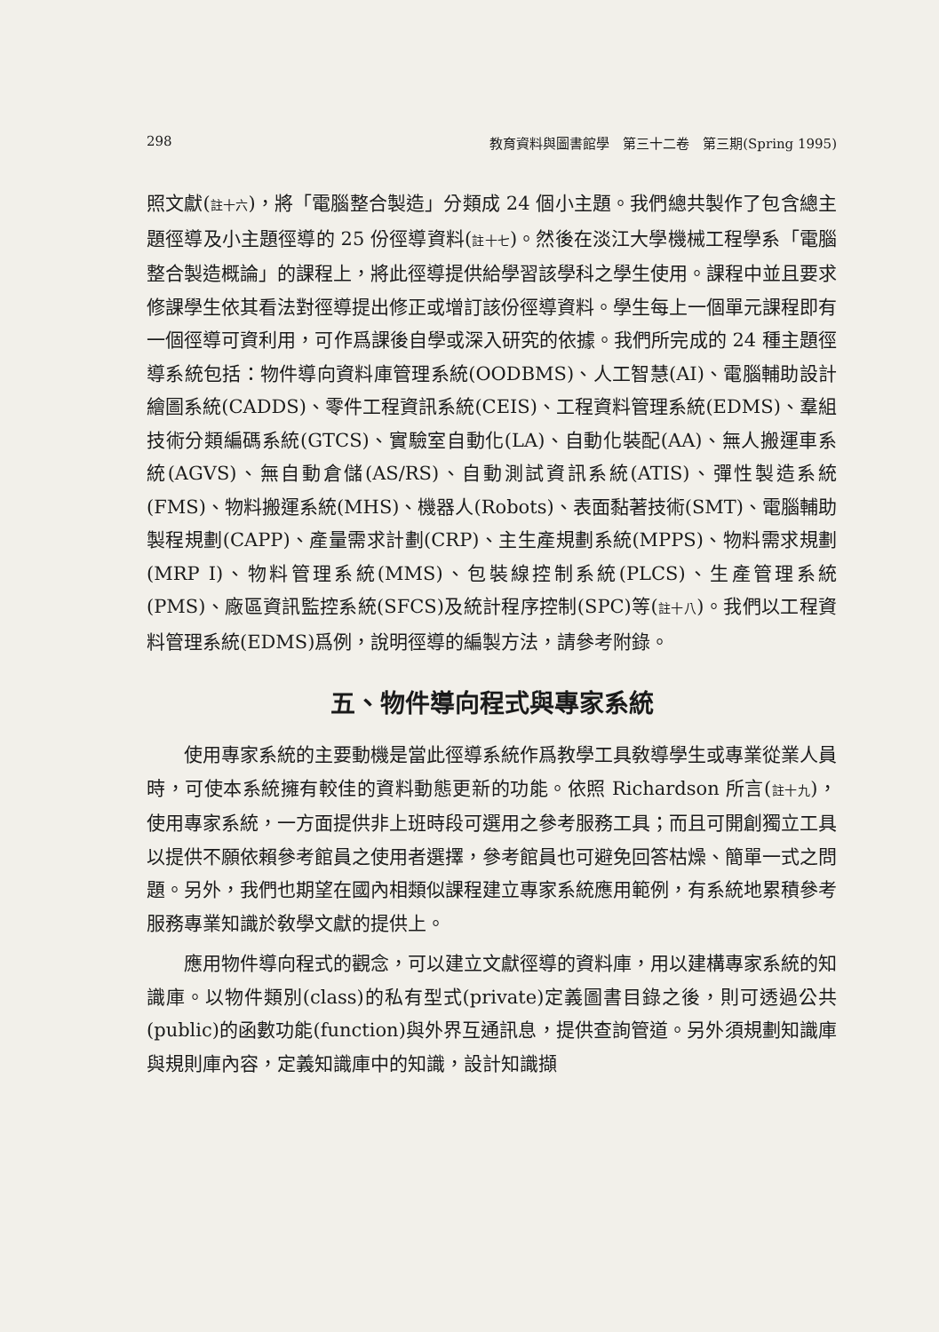298 教育資料與圖書館學　第三十二卷　第三期(Spring 1995)
照文獻(註十六)，將「電腦整合製造」分類成 24 個小主題。我們總共製作了包含總主題徑導及小主題徑導的 25 份徑導資料(註十七)。然後在淡江大學機械工程學系「電腦整合製造概論」的課程上，將此徑導提供給學習該學科之學生使用。課程中並且要求修課學生依其看法對徑導提出修正或增訂該份徑導資料。學生每上一個單元課程即有一個徑導可資利用，可作爲課後自學或深入研究的依據。我們所完成的 24 種主題徑導系統包括：物件導向資料庫管理系統(OODBMS)、人工智慧(AI)、電腦輔助設計繪圖系統(CADDS)、零件工程資訊系統(CEIS)、工程資料管理系統(EDMS)、羣組技術分類編碼系統(GTCS)、實驗室自動化(LA)、自動化裝配(AA)、無人搬運車系統(AGVS)、無自動倉儲(AS/RS)、自動測試資訊系統(ATIS)、彈性製造系統(FMS)、物料搬運系統(MHS)、機器人(Robots)、表面黏著技術(SMT)、電腦輔助製程規劃(CAPP)、產量需求計劃(CRP)、主生產規劃系統(MPPS)、物料需求規劃(MRP I)、物料管理系統(MMS)、包裝線控制系統(PLCS)、生產管理系統(PMS)、廠區資訊監控系統(SFCS)及統計程序控制(SPC)等(註十八)。我們以工程資料管理系統(EDMS)爲例，說明徑導的編製方法，請參考附錄。
五、物件導向程式與專家系統
使用專家系統的主要動機是當此徑導系統作爲教學工具敎導學生或專業從業人員時，可使本系統擁有較佳的資料動態更新的功能。依照 Richardson 所言(註十九)，使用專家系統，一方面提供非上班時段可選用之參考服務工具；而且可開創獨立工具以提供不願依賴參考館員之使用者選擇，參考館員也可避免回答枯燥、簡單一式之問題。另外，我們也期望在國內相類似課程建立專家系統應用範例，有系統地累積參考服務專業知識於敎學文獻的提供上。
應用物件導向程式的觀念，可以建立文獻徑導的資料庫，用以建構專家系統的知識庫。以物件類別(class)的私有型式(private)定義圖書目錄之後，則可透過公共(public)的函數功能(function)與外界互通訊息，提供查詢管道。另外須規劃知識庫與規則庫內容，定義知識庫中的知識，設計知識擷